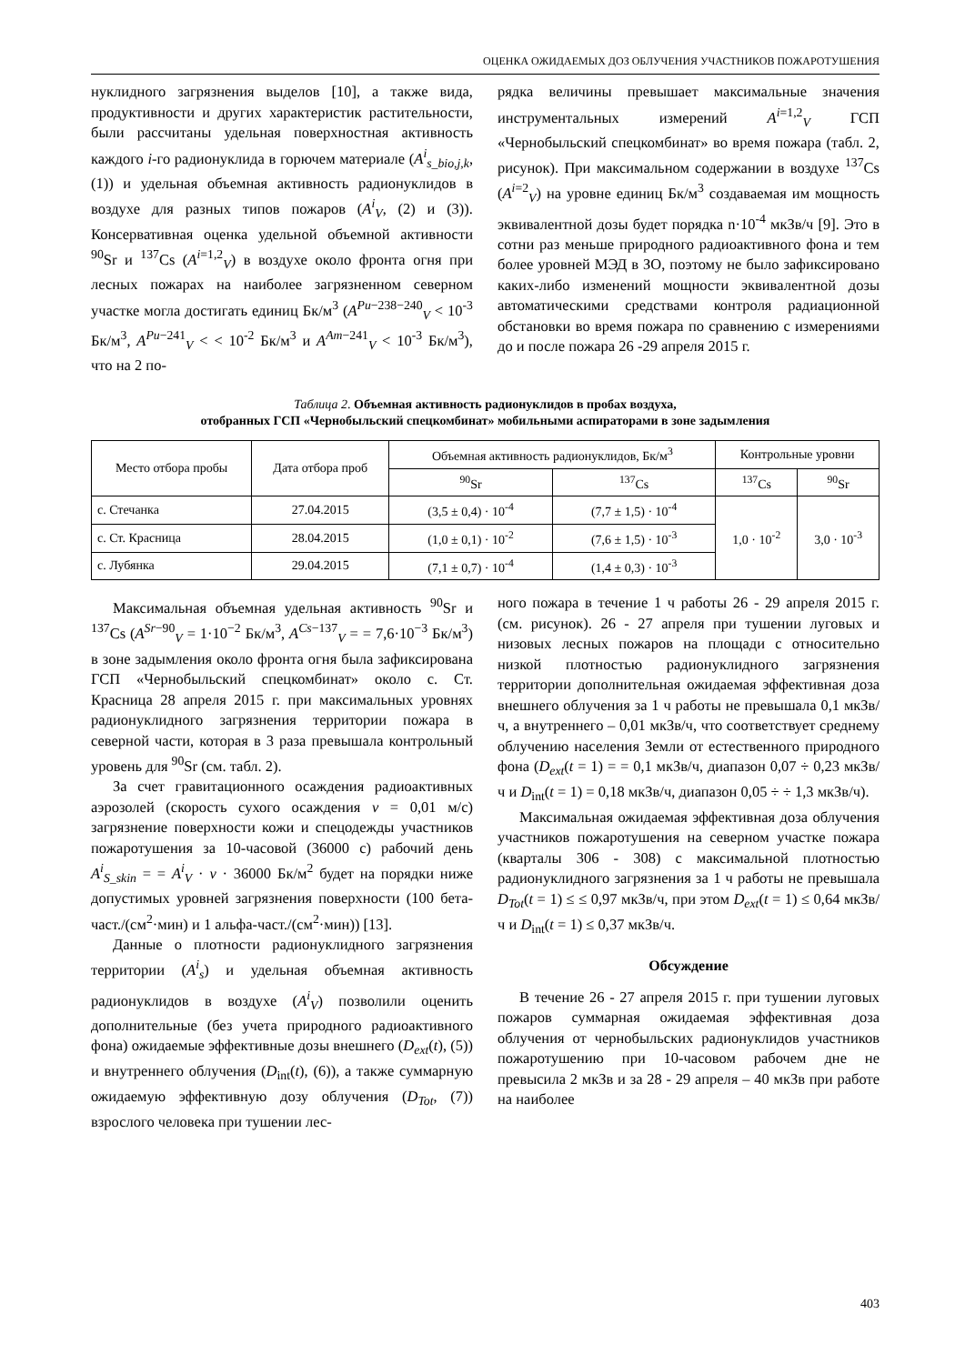ОЦЕНКА ОЖИДАЕМЫХ ДОЗ ОБЛУЧЕНИЯ УЧАСТНИКОВ ПОЖАРОТУШЕНИЯ
нуклидного загрязнения выделов [10], а также вида, продуктивности и других характеристик растительности, были рассчитаны удельная поверхностная активность каждого i-го радионуклида в горючем материале (A<sup>i</sup><sub>s_bio,j,k</sub>, (1)) и удельная объемная активность радионуклидов в воздухе для разных типов пожаров (A<sup>i</sup><sub>V</sub>, (2) и (3)). Консервативная оценка удельной объемной активности <sup>90</sup>Sr и <sup>137</sup>Cs (A<sup>i=1,2</sup><sub>V</sub>) в воздухе около фронта огня при лесных пожарах на наиболее загрязненном северном участке могла достигать единиц Бк/м<sup>3</sup> (A<sup>Pu−238−240</sup><sub>V</sub> < 10<sup>-3</sup> Бк/м<sup>3</sup>, A<sup>Pu−241</sup><sub>V</sub> < < 10<sup>-2</sup> Бк/м<sup>3</sup> и A<sup>Am−241</sup><sub>V</sub> < 10<sup>-3</sup> Бк/м<sup>3</sup>), что на 2 по-
рядка величины превышает максимальные значения инструментальных измерений A<sup>i=1,2</sup><sub>V</sub> ГСП «Чернобыльский спецкомбинат» во время пожара (табл. 2, рисунок). При максимальном содержании в воздухе <sup>137</sup>Cs (A<sup>i=2</sup><sub>V</sub>) на уровне единиц Бк/м<sup>3</sup> создаваемая им мощность эквивалентной дозы будет порядка n·10<sup>-4</sup> мкЗв/ч [9]. Это в сотни раз меньше природного радиоактивного фона и тем более уровней МЭД в ЗО, поэтому не было зафиксировано каких-либо изменений мощности эквивалентной дозы автоматическими средствами контроля радиационной обстановки во время пожара по сравнению с измерениями до и после пожара 26 -29 апреля 2015 г.
Таблица 2. Объемная активность радионуклидов в пробах воздуха,
отобранных ГСП «Чернобыльский спецкомбинат» мобильными аспираторами в зоне задымления
| Место отбора пробы | Дата отбора проб | Объемная активность радионуклидов, Бк/м<sup>3</sup> | | Контрольные уровни | |
| --- | --- | --- | --- | --- | --- |
| | | <sup>90</sup>Sr | <sup>137</sup>Cs | <sup>137</sup>Cs | <sup>90</sup>Sr |
| с. Стечанка | 27.04.2015 | (3,5 ± 0,4) · 10<sup>-4</sup> | (7,7 ± 1,5) · 10<sup>-4</sup> | 1,0 · 10<sup>-2</sup> | 3,0 · 10<sup>-3</sup> |
| с. Ст. Красница | 28.04.2015 | (1,0 ± 0,1) · 10<sup>-2</sup> | (7,6 ± 1,5) · 10<sup>-3</sup> | | |
| с. Лубянка | 29.04.2015 | (7,1 ± 0,7) · 10<sup>-4</sup> | (1,4 ± 0,3) · 10<sup>-3</sup> | | |
Максимальная объемная удельная активность <sup>90</sup>Sr и <sup>137</sup>Cs (A<sup>Sr−90</sup><sub>V</sub> = 1·10<sup>−2</sup> Бк/м<sup>3</sup>, A<sup>Cs−137</sup><sub>V</sub> = = 7,6·10<sup>−3</sup> Бк/м<sup>3</sup>) в зоне задымления около фронта огня была зафиксирована ГСП «Чернобыльский спецкомбинат» около с. Ст. Красница 28 апреля 2015 г. при максимальных уровнях радионуклидного загрязнения территории пожара в северной части, которая в 3 раза превышала контрольный уровень для <sup>90</sup>Sr (см. табл. 2).
За счет гравитационного осаждения радиоактивных аэрозолей (скорость сухого осаждения v = 0,01 м/с) загрязнение поверхности кожи и спецодежды участников пожаротушения за 10-часовой (36000 с) рабочий день A<sup>i</sup><sub>S_skin</sub> = = A<sup>i</sup><sub>V</sub> · v · 36000 Бк/м<sup>2</sup> будет на порядки ниже допустимых уровней загрязнения поверхности (100 бета-част./(см<sup>2</sup>·мин) и 1 альфа-част./(см<sup>2</sup>·мин)) [13].
Данные о плотности радионуклидного загрязнения территории (A<sup>i</sup><sub>s</sub>) и удельная объемная активность радионуклидов в воздухе (A<sup>i</sup><sub>V</sub>) позволили оценить дополнительные (без учета природного радиоактивного фона) ожидаемые эффективные дозы внешнего (D<sub>ext</sub>(t), (5)) и внутреннего облучения (D<sub>int</sub>(t), (6)), а также суммарную ожидаемую эффективную дозу облучения (D<sub>Tot</sub>, (7)) взрослого человека при тушении лес-
ного пожара в течение 1 ч работы 26 - 29 апреля 2015 г. (см. рисунок). 26 - 27 апреля при тушении луговых и низовых лесных пожаров на площади с относительно низкой плотностью радионуклидного загрязнения территории дополнительная ожидаемая эффективная доза внешнего облучения за 1 ч работы не превышала 0,1 мкЗв/ч, а внутреннего – 0,01 мкЗв/ч, что соответствует среднему облучению населения Земли от естественного природного фона (D<sub>ext</sub>(t = 1) = = 0,1 мкЗв/ч, диапазон 0,07 ÷ 0,23 мкЗв/ч и D<sub>int</sub>(t = 1) = 0,18 мкЗв/ч, диапазон 0,05 ÷ ÷ 1,3 мкЗв/ч).
Максимальная ожидаемая эффективная доза облучения участников пожаротушения на северном участке пожара (кварталы 306 - 308) с максимальной плотностью радионуклидного загрязнения за 1 ч работы не превышала D<sub>Tot</sub>(t = 1) ≤ ≤ 0,97 мкЗв/ч, при этом D<sub>ext</sub>(t = 1) ≤ 0,64 мкЗв/ч и D<sub>int</sub>(t = 1) ≤ 0,37 мкЗв/ч.
Обсуждение
В течение 26 - 27 апреля 2015 г. при тушении луговых пожаров суммарная ожидаемая эффективная доза облучения от чернобыльских радионуклидов участников пожаротушению при 10-часовом рабочем дне не превысила 2 мкЗв и за 28 - 29 апреля – 40 мкЗв при работе на наиболее
403